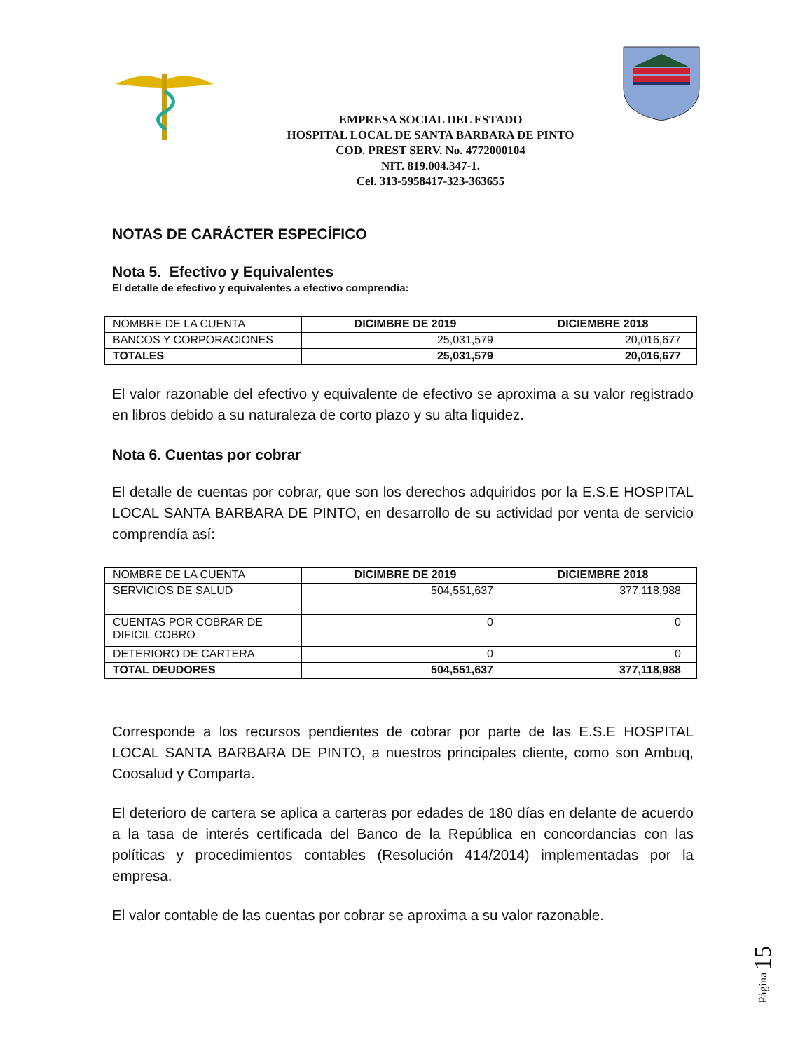EMPRESA SOCIAL DEL ESTADO
HOSPITAL LOCAL DE SANTA BARBARA DE PINTO
COD. PREST SERV. No. 4772000104
NIT. 819.004.347-1.
Cel. 313-5958417-323-363655
NOTAS DE CARÁCTER ESPECÍFICO
Nota 5. Efectivo y Equivalentes
El detalle de efectivo y equivalentes a efectivo comprendía:
| NOMBRE DE LA CUENTA | DICIMBRE DE 2019 | DICIEMBRE 2018 |
| BANCOS Y CORPORACIONES | 25,031,579 | 20,016,677 |
| TOTALES | 25,031,579 | 20,016,677 |
El valor razonable del efectivo y equivalente de efectivo se aproxima a su valor registrado en libros debido a su naturaleza de corto plazo y su alta liquidez.
Nota 6. Cuentas por cobrar
El detalle de cuentas por cobrar, que son los derechos adquiridos por la E.S.E HOSPITAL LOCAL SANTA BARBARA DE PINTO, en desarrollo de su actividad por venta de servicio comprendía así:
| NOMBRE DE LA CUENTA | DICIMBRE DE 2019 | DICIEMBRE 2018 |
| SERVICIOS DE SALUD | 504,551,637 | 377,118,988 |
| CUENTAS POR COBRAR DE DIFICIL COBRO | 0 | 0 |
| DETERIORO DE CARTERA | 0 | 0 |
| TOTAL DEUDORES | 504,551,637 | 377,118,988 |
Corresponde a los recursos pendientes de cobrar por parte de las E.S.E HOSPITAL LOCAL SANTA BARBARA DE PINTO, a nuestros principales cliente, como son Ambuq, Coosalud y Comparta.
El deterioro de cartera se aplica a carteras por edades de 180 días en delante de acuerdo a la tasa de interés certificada del Banco de la República en concordancias con las políticas y procedimientos contables (Resolución 414/2014) implementadas por la empresa.
El valor contable de las cuentas por cobrar se aproxima a su valor razonable.
Página 15